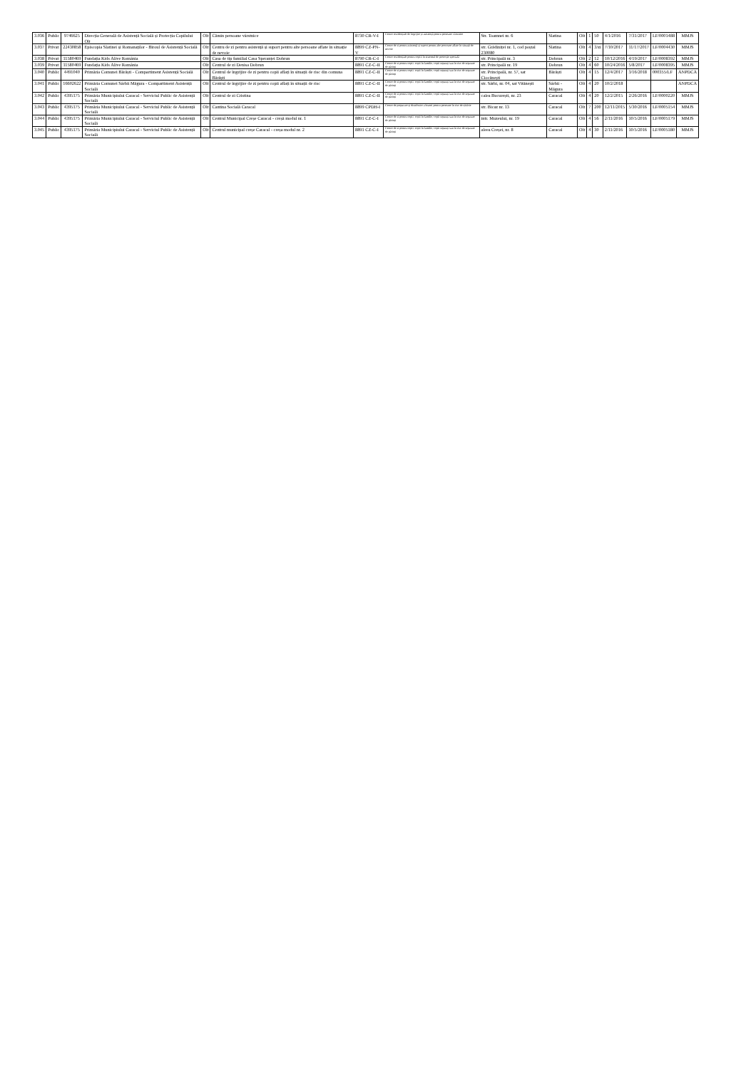| 3.036 | Public | 9746625 | Direcția Generală de Asistență Socială și Protecția Copilului Olt | Olt | Cămin persoane vârstnice | 8730 CR-V-I | Centre rezidențiale de îngrijire și asistență pentru persoane vârstnice | Str. Toamnei nr. 6 | Slatina | Olt | 1 | 50 | 4/1/2016 | 7/31/2017 | LF/0001488 | MMJS |
| 3.037 | Privat | 22430858 | Episcopia Slatinei și Romanaților - Biroul de Asistență Socială | Olt | Centru de zi pentru asistență și suport pentru alte persoane aflate în situație de nevoie | 8899 CZ-PN-V | Centre de zi pentru asistență și suport pentru alte persoane aflate în situații de nevoie | str. Grădiniței nr. 1, cod poștal 230080 | Slatina | Olt | 4 | 3/zi | 7/10/2017 | 11/17/2017 | LF/0004430 | MMJS |
| 3.038 | Privat | 11580469 | Fundația Kids Alive România | Olt | Casa de tip familial Casa Speranței Dobrun | 8790 CR-C-I | Centre rezidențiale pentru copiii în sistemul de protecție specială | str. Principală nr. 3 | Dobrun | Olt | 2 | 12 | 10/12/2016 | 4/19/2017 | LF/0008392 | MMJS |
| 3.039 | Privat | 11580469 | Fundația Kids Alive România | Olt | Centrul de zi Denisa Dobrun | 8891 CZ-C-II | Centre de zi pentru copii: copii în familie, copii separați sau în risc de separare de părinți | str. Principală nr. 19 | Dobrun | Olt | 4 | 60 | 10/24/2016 | 5/8/2017 | LF/0008395 | MMJS |
| 3.040 | Public | 4491040 | Primăria Comunei Bărăști - Compartiment Asistență Socială | Olt | Centrul de îngrijire de zi pentru copii aflați în situații de risc din comuna Bărăști | 8891 CZ-C-II | Centre de zi pentru copii: copii în familie, copii separați sau în risc de separare de părinți | str. Principală, nr. 57, sat Ciocănești | Bărăști | Olt | 4 | 15 | 12/4/2017 | 3/16/2018 | 000355/LF | ANPDCA |
| 3.041 | Public | 16602622 | Primăria Comunei Sârbii Măgura - Compartiment Asistență Socială | Olt | Centrul de îngrijire de zi pentru copii aflați în situații de risc | 8891 CZ-C-II | Centre de zi pentru copii: copii în familie, copii separați sau în risc de separare de părinți | str. Sârbi, nr. 04, sat Vitănești | Sârbii - Măgura | Olt | 4 | 20 | 10/2/2018 | | | ANPDCA |
| 3.042 | Public | 4395175 | Primăria Municipiului Caracal - Serviciul Public de Asistență Socială | Olt | Centrul de zi Cristina | 8891 CZ-C-II | Centre de zi pentru copii: copii în familie, copii separați sau în risc de separare de părinți | calea București, nr. 23 | Caracal | Olt | 4 | 20 | 12/2/2015 | 2/26/2016 | LF/0000220 | MMJS |
| 3.043 | Public | 4395175 | Primăria Municipiului Caracal - Serviciul Public de Asistență Socială | Olt | Cantina Socială Caracal | 8899 CPDH-I | Centre de preparare și distribuire a hranei pentru persoane în risc de sărăcie | str. Bicaz nr. 13 | Caracal | Olt | 7 | 200 | 12/11/2015 | 5/30/2016 | LF/0005154 | MMJS |
| 3.044 | Public | 4395175 | Primăria Municipiului Caracal - Serviciul Public de Asistență Socială | Olt | Centrul Municipal Creșe Caracal - creșă modul nr. 1 | 8891 CZ-C-I | Centre de zi pentru copii: copii în familie, copii separați sau în risc de separare de părinți | intr. Muzeului, nr. 19 | Caracal | Olt | 4 | 56 | 2/11/2016 | 10/5/2016 | LF/0005179 | MMJS |
| 3.045 | Public | 4395175 | Primăria Municipiului Caracal - Serviciul Public de Asistență Socială | Olt | Centrul municipal creșe Caracal - creșa modul nr. 2 | 8891 CZ-C-I | Centre de zi pentru copii: copii în familie, copii separați sau în risc de separare de părinți | aleea Creșei, nr. 8 | Caracal | Olt | 4 | 30 | 2/11/2016 | 10/5/2016 | LF/0005180 | MMJS |